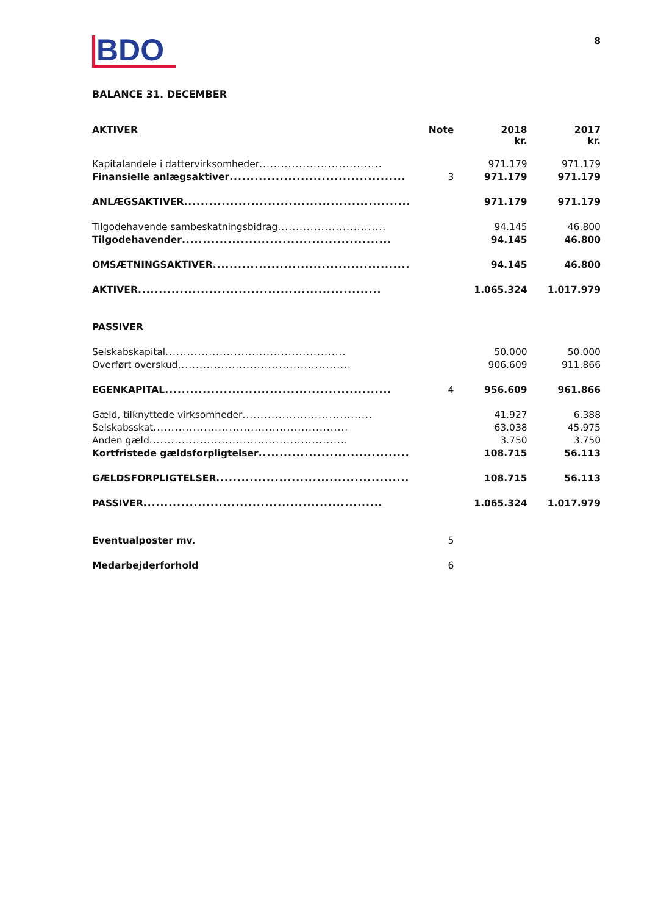BDO
8
BALANCE 31. DECEMBER
| AKTIVER | Note | 2018 kr. | 2017 kr. |
| --- | --- | --- | --- |
| Kapitalandele i dattervirksomheder .................................. | | 971.179 | 971.179 |
| Finansielle anlægsaktiver .......................................... | 3 | 971.179 | 971.179 |
| ANLÆGSAKTIVER ...................................................... | | 971.179 | 971.179 |
| Tilgodehavende sambeskatningsbidrag .............................. | | 94.145 | 46.800 |
| Tilgodehavender .................................................. | | 94.145 | 46.800 |
| OMSÆTNINGSAKTIVER ............................................... | | 94.145 | 46.800 |
| AKTIVER .......................................................... | | 1.065.324 | 1.017.979 |
| PASSIVER | | | |
| Selskabskapital .................................................. | | 50.000 | 50.000 |
| Overført overskud ................................................ | | 906.609 | 911.866 |
| EGENKAPITAL ...................................................... | 4 | 956.609 | 961.866 |
| Gæld, tilknyttede virksomheder .................................... | | 41.927 | 6.388 |
| Selskabsskat ...................................................... | | 63.038 | 45.975 |
| Anden gæld ....................................................... | | 3.750 | 3.750 |
| Kortfristede gældsforpligtelser .................................... | | 108.715 | 56.113 |
| GÆLDSFORPLIGTELSER .............................................. | | 108.715 | 56.113 |
| PASSIVER ......................................................... | | 1.065.324 | 1.017.979 |
| Eventualposter mv. | 5 | | |
| Medarbejderforhold | 6 | | |